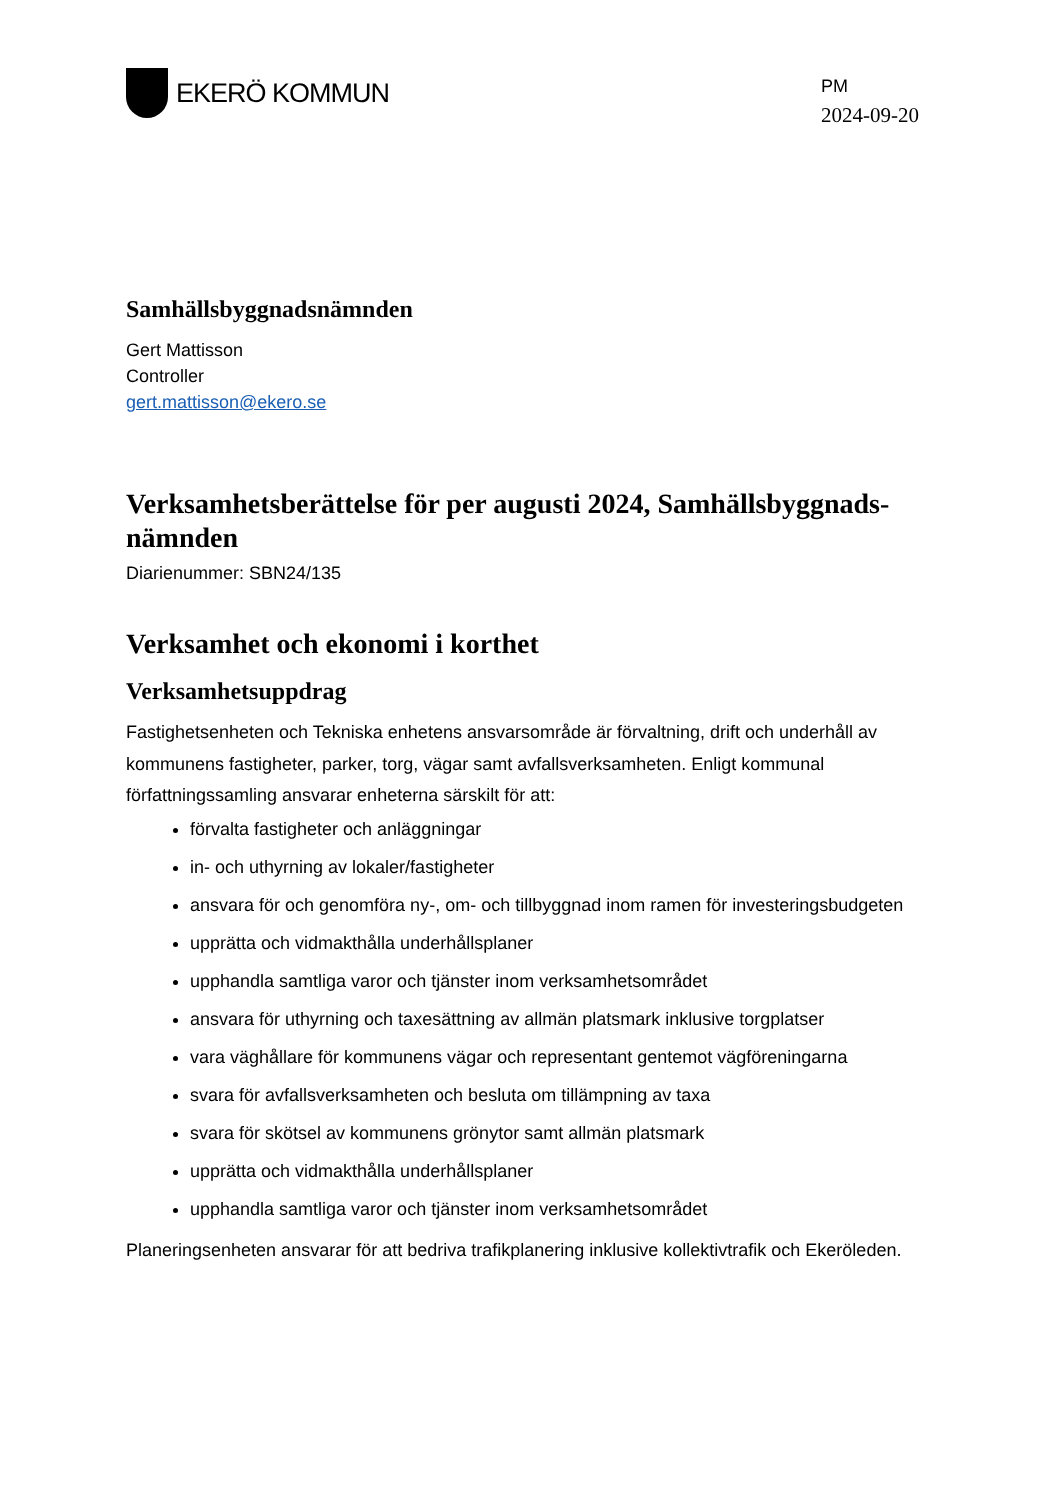EKERÖ KOMMUN
PM
2024-09-20
Samhällsbyggnadsnämnden
Gert Mattisson
Controller
gert.mattisson@ekero.se
Verksamhetsberättelse för per augusti 2024, Samhällsbyggnads-nämnden
Diarienummer: SBN24/135
Verksamhet och ekonomi i korthet
Verksamhetsuppdrag
Fastighetsenheten och Tekniska enhetens ansvarsområde är förvaltning, drift och underhåll av kommunens fastigheter, parker, torg, vägar samt avfallsverksamheten. Enligt kommunal författningssamling ansvarar enheterna särskilt för att:
förvalta fastigheter och anläggningar
in- och uthyrning av lokaler/fastigheter
ansvara för och genomföra ny-, om- och tillbyggnad inom ramen för investeringsbudgeten
upprätta och vidmakthålla underhållsplaner
upphandla samtliga varor och tjänster inom verksamhetsområdet
ansvara för uthyrning och taxesättning av allmän platsmark inklusive torgplatser
vara väghållare för kommunens vägar och representant gentemot vägföreningarna
svara för avfallsverksamheten och besluta om tillämpning av taxa
svara för skötsel av kommunens grönytor samt allmän platsmark
upprätta och vidmakthålla underhållsplaner
upphandla samtliga varor och tjänster inom verksamhetsområdet
Planeringsenheten ansvarar för att bedriva trafikplanering inklusive kollektivtrafik och Ekeröleden.